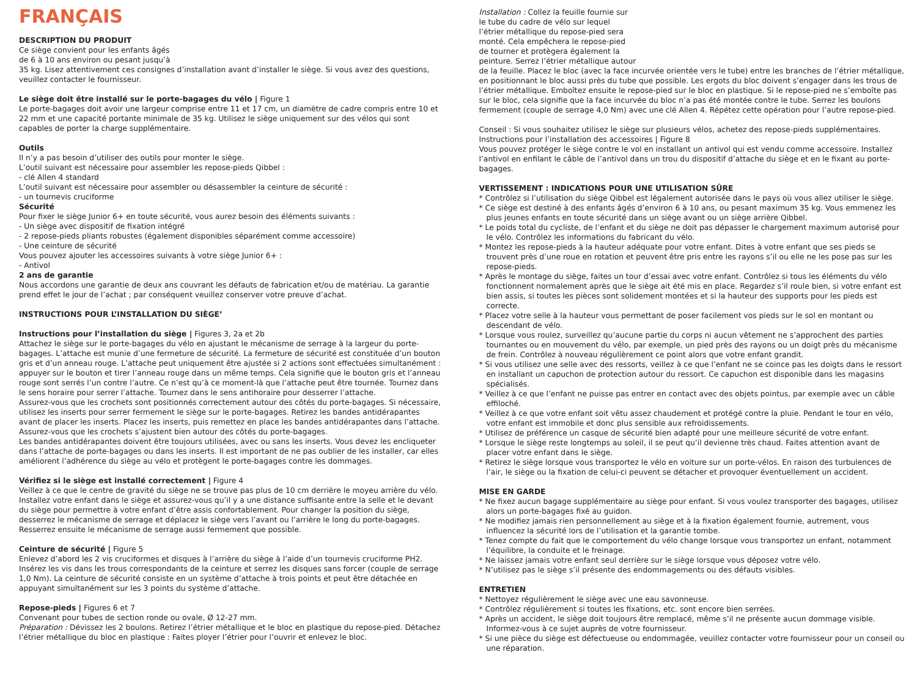FRANÇAIS
DESCRIPTION DU PRODUIT
Ce siège convient pour les enfants âgés
de 6 à 10 ans environ ou pesant jusqu’à
35 kg. Lisez attentivement ces consignes d’installation avant d’installer le siège. Si vous avez des questions, veuillez contacter le fournisseur.
Le siège doit être installé sur le porte-bagages du vélo | Figure 1
Le porte-bagages doit avoir une largeur comprise entre 11 et 17 cm, un diamètre de cadre compris entre 10 et 22 mm et une capacité portante minimale de 35 kg. Utilisez le siège uniquement sur des vélos qui sont capables de porter la charge supplémentaire.
Outils
Il n’y a pas besoin d’utiliser des outils pour monter le siège.
L’outil suivant est nécessaire pour assembler les repose-pieds Qibbel :
- clé Allen 4 standard
L’outil suivant est nécessaire pour assembler ou désassembler la ceinture de sécurité :
- un tournevis cruciforme
Sécurité
Pour fixer le siège Junior 6+ en toute sécurité, vous aurez besoin des éléments suivants :
- Un siège avec dispositif de fixation intégré
- 2 repose-pieds pliants robustes (également disponibles séparément comme accessoire)
- Une ceinture de sécurité
Vous pouvez ajouter les accessoires suivants à votre siège Junior 6+ :
- Antivol
2 ans de garantie
Nous accordons une garantie de deux ans couvrant les défauts de fabrication et/ou de matériau. La garantie prend effet le jour de l’achat ; par conséquent veuillez conserver votre preuve d’achat.
INSTRUCTIONS POUR L’INSTALLATION DU SIÈGE’
Instructions pour l’installation du siège | Figures 3, 2a et 2b
Attachez le siège sur le porte-bagages du vélo en ajustant le mécanisme de serrage à la largeur du porte-bagages. L’attache est munie d’une fermeture de sécurité. La fermeture de sécurité est constituée d’un bouton gris et d’un anneau rouge. L’attache peut uniquement être ajustée si 2 actions sont effectuées simultanément : appuyer sur le bouton et tirer l’anneau rouge dans un même temps. Cela signifie que le bouton gris et l’anneau rouge sont serrés l’un contre l’autre. Ce n’est qu’à ce moment-là que l’attache peut être tournée. Tournez dans le sens horaire pour serrer l’attache. Tournez dans le sens antihoraire pour desserrer l’attache.
Assurez-vous que les crochets sont positionnés correctement autour des côtés du porte-bagages. Si nécessaire, utilisez les inserts pour serrer fermement le siège sur le porte-bagages. Retirez les bandes antidérapantes avant de placer les inserts. Placez les inserts, puis remettez en place les bandes antidérapantes dans l’attache. Assurez-vous que les crochets s’ajustent bien autour des côtés du porte-bagages.
Les bandes antidérapantes doivent être toujours utilisées, avec ou sans les inserts. Vous devez les encliqueter dans l’attache de porte-bagages ou dans les inserts. Il est important de ne pas oublier de les installer, car elles améliorent l’adhérence du siège au vélo et protègent le porte-bagages contre les dommages.
Vérifiez si le siège est installé correctement | Figure 4
Veillez à ce que le centre de gravité du siège ne se trouve pas plus de 10 cm derrière le moyeu arrière du vélo. Installez votre enfant dans le siège et assurez-vous qu’il y a une distance suffisante entre la selle et le devant du siège pour permettre à votre enfant d’être assis confortablement. Pour changer la position du siège, desserrez le mécanisme de serrage et déplacez le siège vers l’avant ou l’arrière le long du porte-bagages. Resserrez ensuite le mécanisme de serrage aussi fermement que possible.
Ceinture de sécurité | Figure 5
Enlevez d’abord les 2 vis cruciformes et disques à l’arrière du siège à l’aide d’un tournevis cruciforme PH2. Insérez les vis dans les trous correspondants de la ceinture et serrez les disques sans forcer (couple de serrage 1,0 Nm). La ceinture de sécurité consiste en un système d’attache à trois points et peut être détachée en appuyant simultanément sur les 3 points du système d’attache.
Repose-pieds | Figures 6 et 7
Convenant pour tubes de section ronde ou ovale, Ø 12-27 mm.
Préparation : Dévissez les 2 boulons. Retirez l’étrier métallique et le bloc en plastique du repose-pied. Détachez l’étrier métallique du bloc en plastique : Faites ployer l’étrier pour l’ouvrir et enlevez le bloc.
Installation : Collez la feuille fournie sur
le tube du cadre de vélo sur lequel
l’étrier métallique du repose-pied sera
monté. Cela empêchera le repose-pied
de tourner et protègera également la
peinture. Serrez l’étrier métallique autour
de la feuille. Placez le bloc (avec la face incurvée orientée vers le tube) entre les branches de l’étrier métallique, en positionnant le bloc aussi près du tube que possible. Les ergots du bloc doivent s’engager dans les trous de l’étrier métallique. Emboîtez ensuite le repose-pied sur le bloc en plastique. Si le repose-pied ne s’emboîte pas sur le bloc, cela signifie que la face incurvée du bloc n’a pas été montée contre le tube. Serrez les boulons fermement (couple de serrage 4,0 Nm) avec une clé Allen 4. Répétez cette opération pour l’autre repose-pied.
Conseil : Si vous souhaitez utilisez le siège sur plusieurs vélos, achetez des repose-pieds supplémentaires.
Instructions pour l’installation des accessoires | Figure 8
Vous pouvez protéger le siège contre le vol en installant un antivol qui est vendu comme accessoire. Installez l’antivol en enfilant le câble de l’antivol dans un trou du dispositif d’attache du siège et en le fixant au porte-bagages.
VERTISSEMENT : INDICATIONS POUR UNE UTILISATION SÛRE
* Contrôlez si l’utilisation du siège Qibbel est légalement autorisée dans le pays où vous allez utiliser le siège.
* Ce siège est destiné à des enfants âgés d’environ 6 à 10 ans, ou pesant maximum 35 kg. Vous emmenez les plus jeunes enfants en toute sécurité dans un siège avant ou un siège arrière Qibbel.
* Le poids total du cycliste, de l’enfant et du siège ne doit pas dépasser le chargement maximum autorisé pour le vélo. Contrôlez les informations du fabricant du vélo.
* Montez les repose-pieds à la hauteur adéquate pour votre enfant. Dites à votre enfant que ses pieds se trouvent près d’une roue en rotation et peuvent être pris entre les rayons s’il ou elle ne les pose pas sur les repose-pieds.
* Après le montage du siège, faites un tour d’essai avec votre enfant. Contrôlez si tous les éléments du vélo fonctionnent normalement après que le siège ait été mis en place. Regardez s’il roule bien, si votre enfant est bien assis, si toutes les pièces sont solidement montées et si la hauteur des supports pour les pieds est correcte.
* Placez votre selle à la hauteur vous permettant de poser facilement vos pieds sur le sol en montant ou descendant de vélo.
* Lorsque vous roulez, surveillez qu’aucune partie du corps ni aucun vêtement ne s’approchent des parties tournantes ou en mouvement du vélo, par exemple, un pied près des rayons ou un doigt près du mécanisme de frein. Contrôlez à nouveau régulièrement ce point alors que votre enfant grandit.
* Si vous utilisez une selle avec des ressorts, veillez à ce que l’enfant ne se coince pas les doigts dans le ressort en installant un capuchon de protection autour du ressort. Ce capuchon est disponible dans les magasins spécialisés.
* Veillez à ce que l’enfant ne puisse pas entrer en contact avec des objets pointus, par exemple avec un câble effiloché.
* Veillez à ce que votre enfant soit vêtu assez chaudement et protégé contre la pluie. Pendant le tour en vélo, votre enfant est immobile et donc plus sensible aux refroidissements.
* Utilisez de préférence un casque de sécurité bien adapté pour une meilleure sécurité de votre enfant.
* Lorsque le siège reste longtemps au soleil, il se peut qu’il devienne très chaud. Faites attention avant de placer votre enfant dans le siège.
* Retirez le siège lorsque vous transportez le vélo en voiture sur un porte-vélos. En raison des turbulences de l’air, le siège ou la fixation de celui-ci peuvent se détacher et provoquer éventuellement un accident.
MISE EN GARDE
* Ne fixez aucun bagage supplémentaire au siège pour enfant. Si vous voulez transporter des bagages, utilisez alors un porte-bagages fixé au guidon.
* Ne modifiez jamais rien personnellement au siège et à la fixation également fournie, autrement, vous influencez la sécurité lors de l’utilisation et la garantie tombe.
* Tenez compte du fait que le comportement du vélo change lorsque vous transportez un enfant, notamment l’équilibre, la conduite et le freinage.
* Ne laissez jamais votre enfant seul derrière sur le siège lorsque vous déposez votre vélo.
* N’utilisez pas le siège s’il présente des endommagements ou des défauts visibles.
ENTRETIEN
* Nettoyez régulièrement le siège avec une eau savonneuse.
* Contrôlez régulièrement si toutes les fixations, etc. sont encore bien serrées.
* Après un accident, le siège doit toujours être remplacé, même s’il ne présente aucun dommage visible. Informez-vous à ce sujet auprès de votre fournisseur.
* Si une pièce du siège est défectueuse ou endommagée, veuillez contacter votre fournisseur pour un conseil ou une réparation.